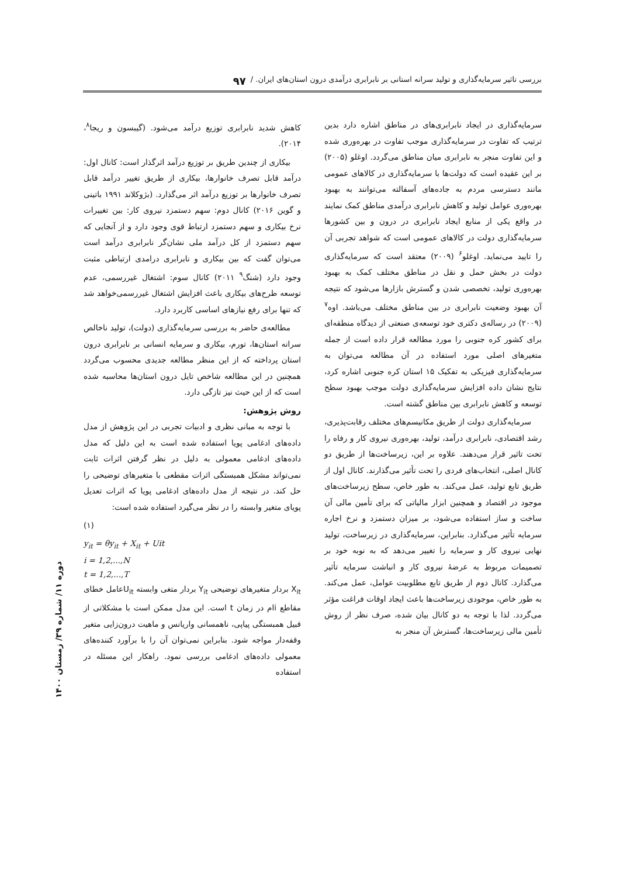بررسی تاثیر سرمایه‌گذاری و تولید سرانه استانی بر نابرابری درآمدی درون استان‌های ایران. / ۹۷
سرمایه‌گذاری در ایجاد نابرابری‌های در مناطق اشاره دارد بدین ترتیب که تفاوت در سرمایه‌گذاری موجب تفاوت در بهره‌وری شده و این تفاوت منجر به نابرابری میان مناطق می‌گردد. اوغلو (۲۰۰۵) بر این عقیده است که دولت‌ها با سرمایه‌گذاری در کالاهای عمومی مانند دسترسی مردم به جاده‌های آسفالته می‌توانند به بهبود بهره‌وری عوامل تولید و کاهش نابرابری درآمدی مناطق کمک نمایند در واقع یکی از منابع ایجاد نابرابری در درون و بین کشورها سرمایه‌گذاری دولت در کالاهای عمومی است که شواهد تجربی آن را تایید می‌نماید. اوغلو<sup>۶</sup> (۲۰۰۹) معتقد است که سرمایه‌گذاری دولت در بخش حمل و نقل در مناطق مختلف کمک به بهبود بهره‌وری تولید، تخصصی شدن و گسترش بازارها می‌شود که نتیجه آن بهبود وضعیت نابرابری در بین مناطق مختلف می‌باشد. اوه<sup>۷</sup> (۲۰۰۹) در رساله‌ی دکتری خود توسعه‌ی صنعتی از دیدگاه منطقه‌ای برای کشور کره جنوبی را مورد مطالعه قرار داده است از جمله متغیرهای اصلی مورد استفاده در آن مطالعه می‌توان به سرمایه‌گذاری فیزیکی به تفکیک ۱۵ استان کره جنوبی اشاره کرد، نتایج نشان داده افزایش سرمایه‌گذاری دولت موجب بهبود سطح توسعه و کاهش نابرابری بین مناطق گشته است.
سرمایه‌گذاری دولت از طریق مکانیسم‌های مختلف رقابت‌پذیری، رشد اقتصادی، نابرابری درآمد، تولید، بهره‌وری نیروی کار و رفاه را تحت تاثیر قرار می‌دهند. علاوه بر این، زیرساخت‌ها از طریق دو کانال اصلی، انتخاب‌های فردی را تحت تأثیر می‌گذارند. کانال اول از طریق تابع تولید، عمل می‌کند. به طور خاص، سطح زیرساخت‌های موجود در اقتصاد و همچنین ابزار مالیاتی که برای تأمین مالی آن ساخت و ساز استفاده می‌شود، بر میزان دستمزد و نرخ اجاره سرمایه تأثیر می‌گذارد. بنابراین، سرمایه‌گذاری در زیرساخت، تولید نهایی نیروی کار و سرمایه را تغییر می‌دهد که به نوبه خود بر تصمیمات مربوط به عرضهٔ نیروی کار و انباشت سرمایه تأثیر می‌گذارد. کانال دوم از طریق تابع مطلوبیت عوامل، عمل می‌کند. به طور خاص، موجودی زیرساخت‌ها باعث ایجاد اوقات فراغت مؤثر می‌گردد. لذا با توجه به دو کانال بیان شده، صرف نظر از روش تأمین مالی زیرساخت‌ها، گسترش آن منجر به
کاهش شدید نابرابری توزیع درآمد می‌شود. (گیبسون و ریجا<sup>۸</sup>، ۲۰۱۴).
بیکاری از چندین طریق بر توزیع درآمد اثرگذار است: کانال اول: درآمد قابل تصرف خانوارها، بیکاری از طریق تغییر درآمد قابل تصرف خانوارها بر توزیع درآمد اثر می‌گذارد. (بژوکلاند ۱۹۹۱ باتینی و گوین ۲۰۱۶) کانال دوم: سهم دستمزد نیروی کار: بین تغییرات نرخ بیکاری و سهم دستمزد ارتباط قوی وجود دارد و از آنجایی که سهم دستمزد از کل درآمد ملی نشان‌گر نابرابری درآمد است می‌توان گفت که بین بیکاری و نابرابری درامدی ارتباطی مثبت وجود دارد (شنگ<sup>۹</sup> ۲۰۱۱) کانال سوم: اشتغال غیررسمی، عدم توسعه طرح‌های بیکاری باعث افزایش اشتغال غیررسمی‌خواهد شد که تنها برای رفع نیازهای اساسی کاربرد دارد.
مطالعه‌ی حاضر به بررسی سرمایه‌گذاری (دولت)، تولید ناخالص سرانه استان‌ها، تورم، بیکاری و سرمایه انسانی بر نابرابری درون استان پرداخته که از این منظر مطالعه جدیدی محسوب می‌گردد همچنین در این مطالعه شاخص تایل درون استان‌ها محاسبه شده است که از این حیث نیز تازگی دارد.
روش پژوهش:
با توجه به مبانی نظری و ادبیات تجربی در این پژوهش از مدل داده‌های ادغامی پویا استفاده شده است به این دلیل که مدل داده‌های ادغامی معمولی به دلیل در نظر گرفتن اثرات ثابت نمی‌تواند مشکل همبستگی اثرات مقطعی با متغیرهای توضیحی را حل کند. در نتیجه از مدل داده‌های ادغامی پویا که اثرات تعدیل پویای متغیر وابسته را در نظر می‌گیرد استفاده شده است:
(۱)
y<sub>it</sub> = θy<sub>it</sub> + X<sub>it</sub> + Uit
i = 1,2,...,N
t = 1,2,...,T
X<sub>it</sub> بردار متغیرهای توضیحی Y<sub>it</sub> بردار متغی وابسته U<sub>it</sub>عامل خطای مقاطع iام در زمان t است. این مدل ممکن است با مشکلاتی از قبیل همبستگی پیاپی، ناهمسانی واریانس و ماهیت درون‌زایی متغیر وقفه‌دار مواجه شود. بنابراین نمی‌توان آن را با برآورد کننده‌های معمولی داده‌های ادغامی بررسی نمود. راهکار این مسئله در استفاده
دوره ۱۱/ شماره ۳۹/ زمستان ۱۴۰۰